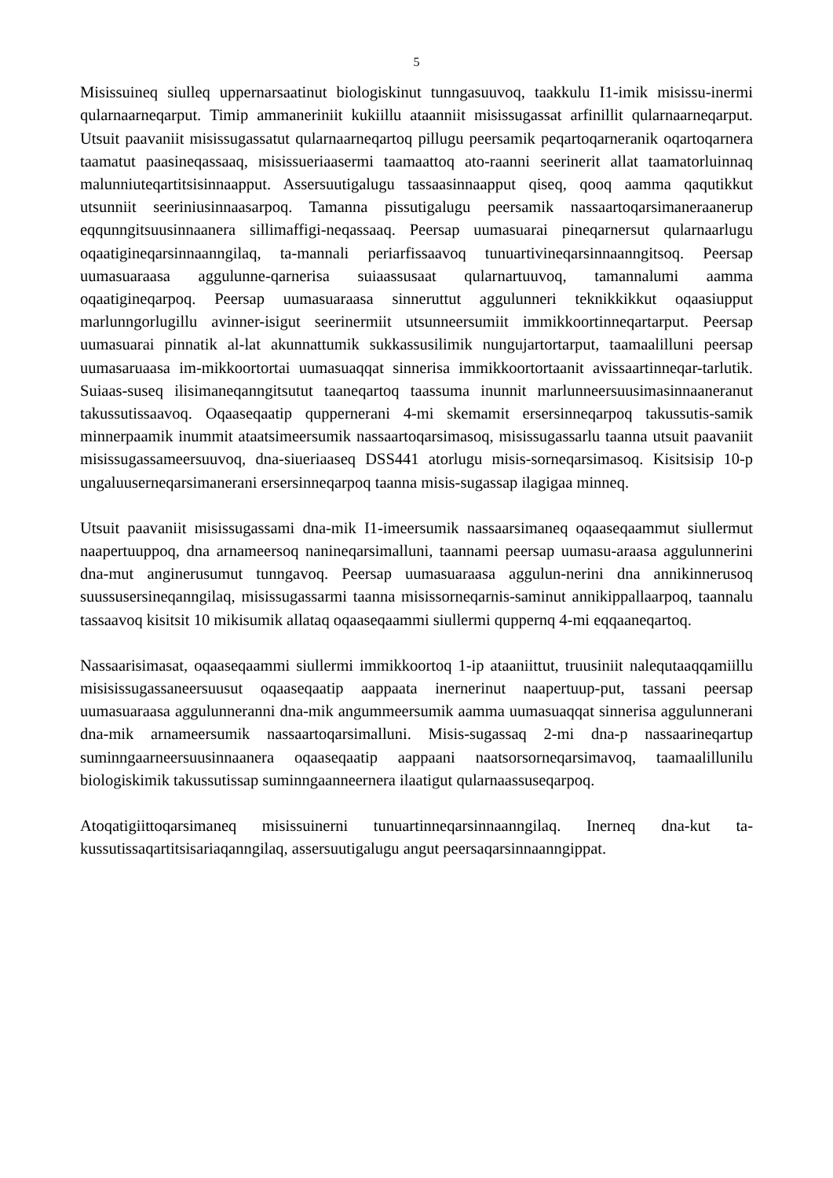5
Misissuineq siulleq uppernarsaatinut biologiskinut tunngasuuvoq, taakkulu I1-imik misissu-inermi qularnaarneqarput. Timip ammaneriniit kukiillu ataanniit misissugassat arfinillit qularnaarneqarput. Utsuit paavaniit misissugassatut qularnaarneqartoq pillugu peersamik peqartoqarneranik oqartoqarnera taamatut paasineqassaaq, misissueriaasermi taamaattoq ato-raanni seerinerit allat taamatorluinnaq malunniuteqartitsisinnaapput. Assersuutigalugu tassaasinnaapput qiseq, qooq aamma qaqutikkut utsunniit seeriniusinnaasarpoq. Tamanna pissutigalugu peersamik nassaartoqarsimaneraanerup eqqunngitsuusinnaanera sillimaffigi-neqassaaq. Peersap uumasuarai pineqarnersut qularnaarlugu oqaatigineqarsinnaanngilaq, ta-mannali periarfissaavoq tunuartivineqarsinnaanngitsoq. Peersap uumasuaraasa aggulunne-qarnerisa suiaassusaat qularnartuuvoq, tamannalumi aamma oqaatigineqarpoq. Peersap uumasuaraasa sinneruttut aggulunneri teknikkikkut oqaasiupput marlunngorlugillu avinner-isigut seerinermiit utsunneersumiit immikkoortinneqartarput. Peersap uumasuarai pinnatik al-lat akunnattumik sukkassusilimik nungujartortarput, taamaalilluni peersap uumasaruaasa im-mikkoortortai uumasuaqqat sinnerisa immikkoortortaanit avissaartinneqar-tarlutik. Suiaas-suseq ilisimaneqanngitsutut taaneqartoq taassuma inunnit marlunneersuusimasinnaaneranut takussutissaavoq. Oqaaseqaatip quppernerani 4-mi skemamit ersersinneqarpoq takussutis-samik minnerpaamik inummit ataatsimeersumik nassaartoqarsimasoq, misissugassarlu taanna utsuit paavaniit misissugassameersuuvoq, dna-siueriaaseq DSS441 atorlugu misis-sorneqarsimasoq. Kisitsisip 10-p ungaluuserneqarsimanerani ersersinneqarpoq taanna misis-sugassap ilagigaa minneq.
Utsuit paavaniit misissugassami dna-mik I1-imeersumik nassaarsimaneq oqaaseqaammut siullermut naapertuuppoq, dna arnameersoq nanineqarsimalluni, taannami peersap uumasu-araasa aggulunnerini dna-mut anginerusumut tunngavoq. Peersap uumasuaraasa aggulun-nerini dna annikinnerusoq suussusersineqanngilaq, misissugassarmi taanna misissorneqarnis-saminut annikippallaarpoq, taannalu tassaavoq kisitsit 10 mikisumik allataq oqaaseqaammi siullermi quppernq 4-mi eqqaaneqartoq.
Nassaarisimasat, oqaaseqaammi siullermi immikkoortoq 1-ip ataaniittut, truusiniit nalequtaaqqamiillu misisissugassaneersuusut oqaaseqaatip aappaata inernerinut naapertuup-put, tassani peersap uumasuaraasa aggulunneranni dna-mik angummeersumik aamma uumasuaqqat sinnerisa aggulunnerani dna-mik arnameersumik nassaartoqarsimalluni. Misis-sugassaq 2-mi dna-p nassaarineqartup suminngaarneersuusinnaanera oqaaseqaatip aappaani naatsorsorneqarsimavoq, taamaalillunilu biologiskimik takussutissap suminngaanneernera ilaatigut qularnaassuseqarpoq.
Atoqatigiittoqarsimaneq misissuinerni tunuartinneqarsinnaanngilaq. Inerneq dna-kut ta-kussutissaqartitsisariaqanngilaq, assersuutigalugu angut peersaqarsinnaanngippat.